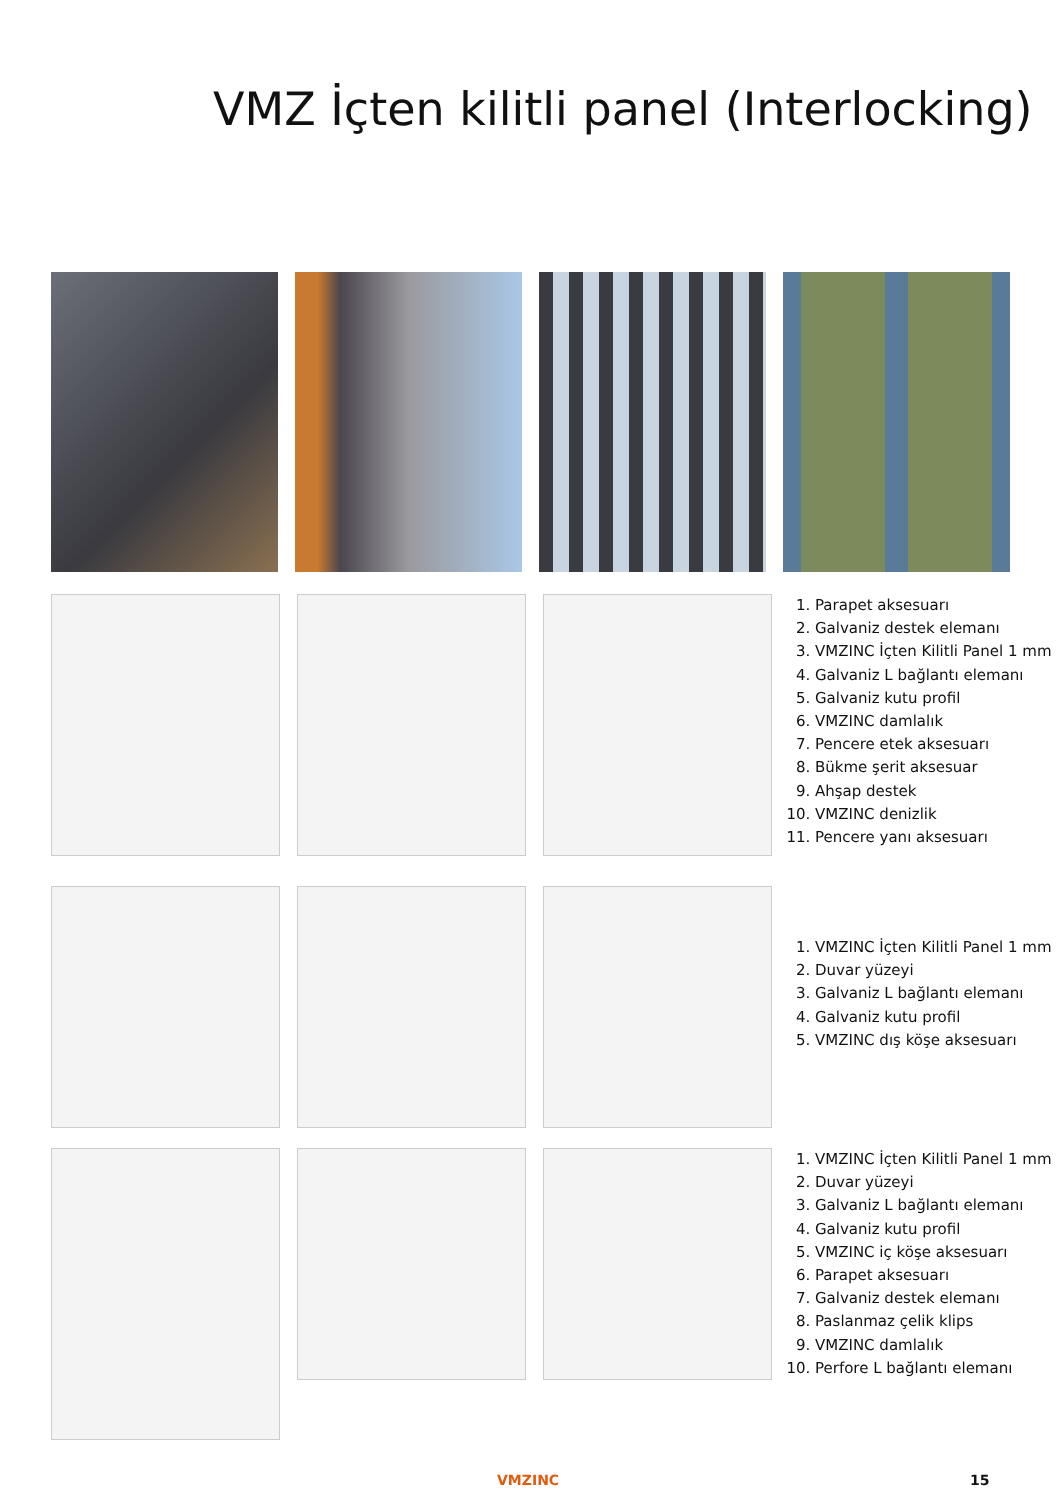VMZ İçten kilitli panel (Interlocking)
1. Parapet aksesuarı
2. Galvaniz destek elemanı
3. VMZINC İçten Kilitli Panel 1 mm
4. Galvaniz L bağlantı elemanı
5. Galvaniz kutu profil
6. VMZINC damlalık
7. Pencere etek aksesuarı
8. Bükme şerit aksesuar
9. Ahşap destek
10. VMZINC denizlik
11. Pencere yanı aksesuarı
1. VMZINC İçten Kilitli Panel 1 mm
2. Duvar yüzeyi
3. Galvaniz L bağlantı elemanı
4. Galvaniz kutu profil
5. VMZINC dış köşe aksesuarı
1. VMZINC İçten Kilitli Panel 1 mm
2. Duvar yüzeyi
3. Galvaniz L bağlantı elemanı
4. Galvaniz kutu profil
5. VMZINC iç köşe aksesuarı
6. Parapet aksesuarı
7. Galvaniz destek elemanı
8. Paslanmaz çelik klips
9. VMZINC damlalık
10. Perfore L bağlantı elemanı
VMZINC 15